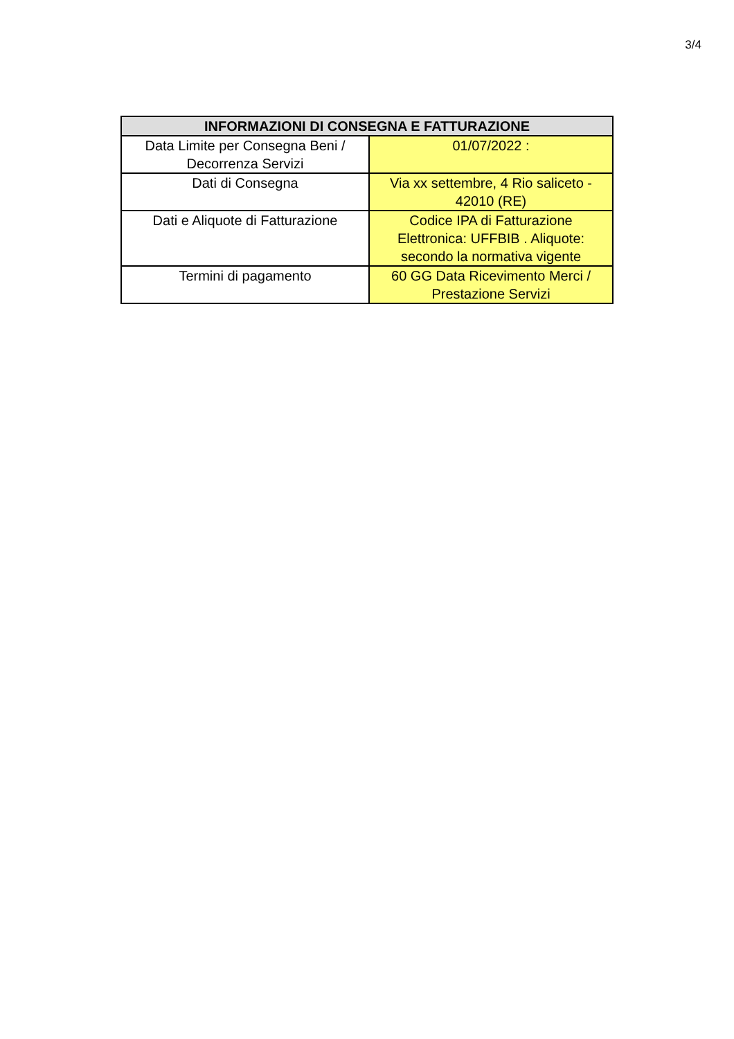3/4
| INFORMAZIONI DI CONSEGNA E FATTURAZIONE | |
| --- | --- |
| Data Limite per Consegna Beni / Decorrenza Servizi | 01/07/2022 : |
| Dati di Consegna | Via xx settembre, 4 Rio saliceto - 42010 (RE) |
| Dati e Aliquote di Fatturazione | Codice IPA di Fatturazione Elettronica: UFFBIB . Aliquote: secondo la normativa vigente |
| Termini di pagamento | 60 GG Data Ricevimento Merci / Prestazione Servizi |